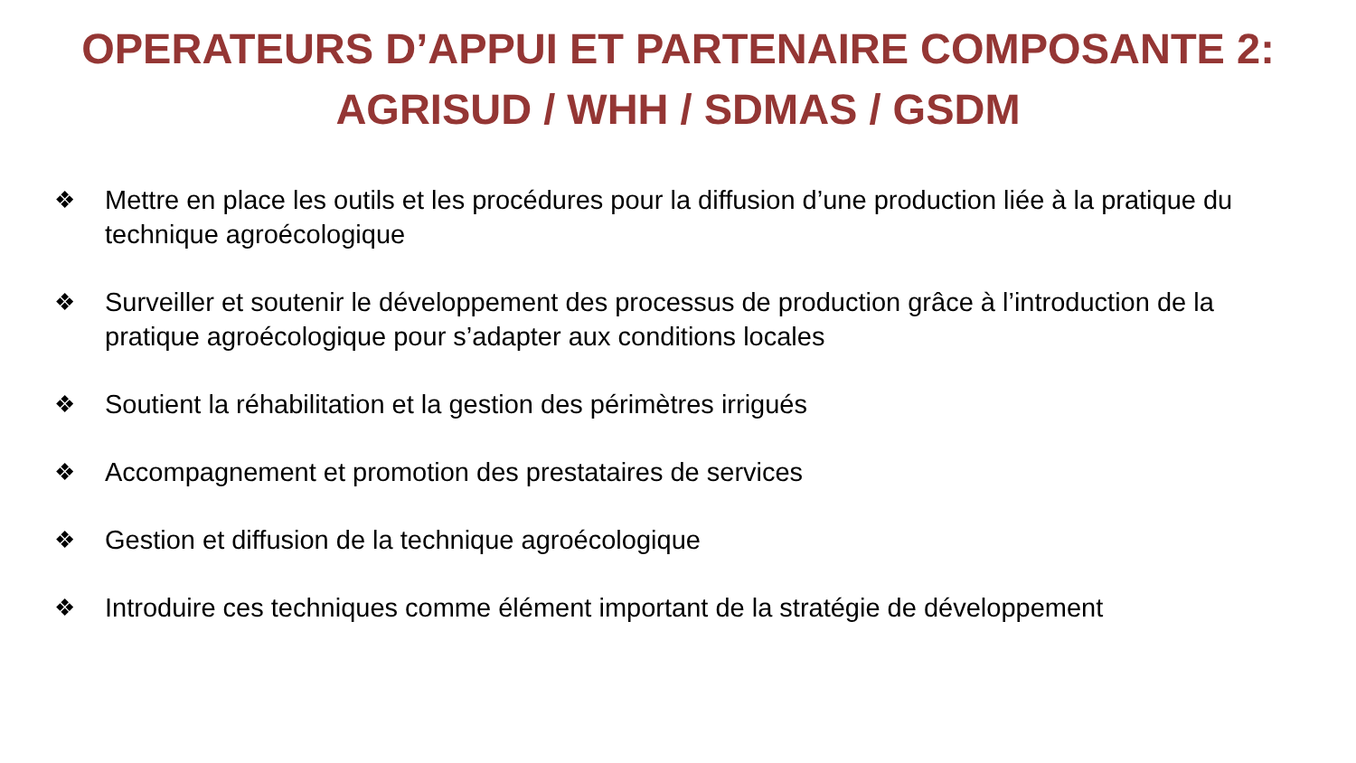OPERATEURS D’APPUI ET PARTENAIRE COMPOSANTE 2:
AGRISUD / WHH / SDMAS / GSDM
❖ Mettre en place les outils et les procédures pour la diffusion d’une production liée à la pratique du technique agroécologique
❖ Surveiller et soutenir le développement des processus de production grâce à l’introduction de la pratique agroécologique pour s’adapter aux conditions locales
❖ Soutient la réhabilitation et la gestion des périmètres irrigués
❖ Accompagnement et promotion des prestataires de services
❖ Gestion et diffusion de la technique agroécologique
❖ Introduire ces techniques comme élément important de la stratégie de développement